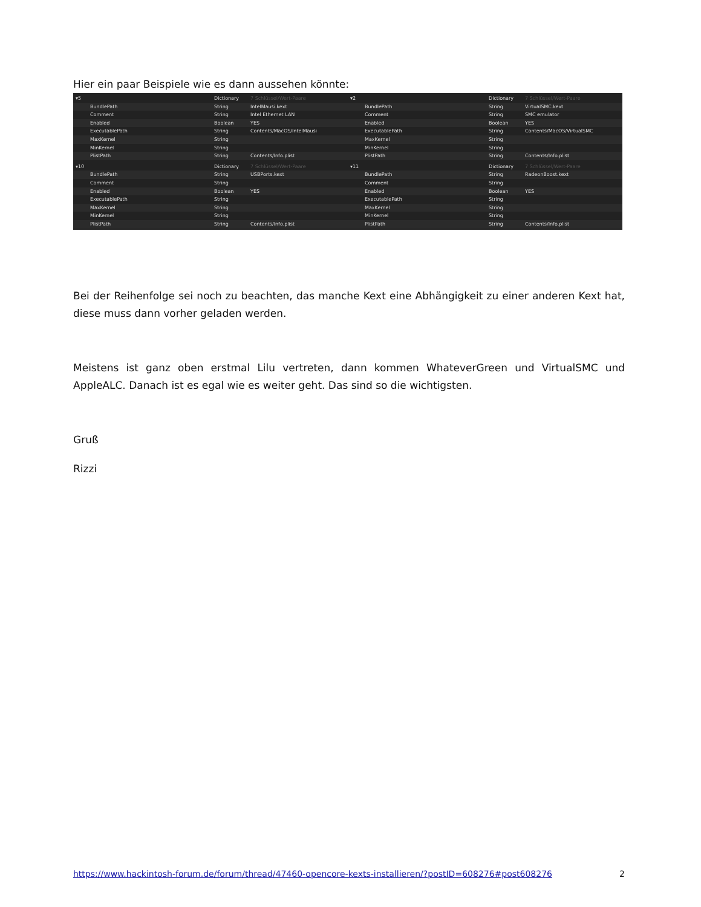Hier ein paar Beispiele wie es dann aussehen könnte:
▾5 Dictionary 7 Schlüssel/Wert-Paare
BundlePath String IntelMausi.kext
Comment String Intel Ethernet LAN
Enabled Boolean YES
ExecutablePath String Contents/MacOS/IntelMausi
MaxKernel String
MinKernel String
PlistPath String Contents/Info.plist
▾2 Dictionary 7 Schlüssel/Wert-Paare
BundlePath String VirtualSMC.kext
Comment String SMC emulator
Enabled Boolean YES
ExecutablePath String Contents/MacOS/VirtualSMC
MaxKernel String
MinKernel String
PlistPath String Contents/Info.plist
▾10 Dictionary 7 Schlüssel/Wert-Paare
BundlePath String USBPorts.kext
Comment String
Enabled Boolean YES
ExecutablePath String
MaxKernel String
MinKernel String
PlistPath String Contents/Info.plist
▾11 Dictionary 7 Schlüssel/Wert-Paare
BundlePath String RadeonBoost.kext
Comment String
Enabled Boolean YES
ExecutablePath String
MaxKernel String
MinKernel String
PlistPath String Contents/Info.plist
Bei der Reihenfolge sei noch zu beachten, das manche Kext eine Abhängigkeit zu einer anderen Kext hat, diese muss dann vorher geladen werden.
Meistens ist ganz oben erstmal Lilu vertreten, dann kommen WhateverGreen und VirtualSMC und AppleALC. Danach ist es egal wie es weiter geht. Das sind so die wichtigsten.
Gruß
Rizzi
https://www.hackintosh-forum.de/forum/thread/47460-opencore-kexts-installieren/?postID=608276#post608276 2